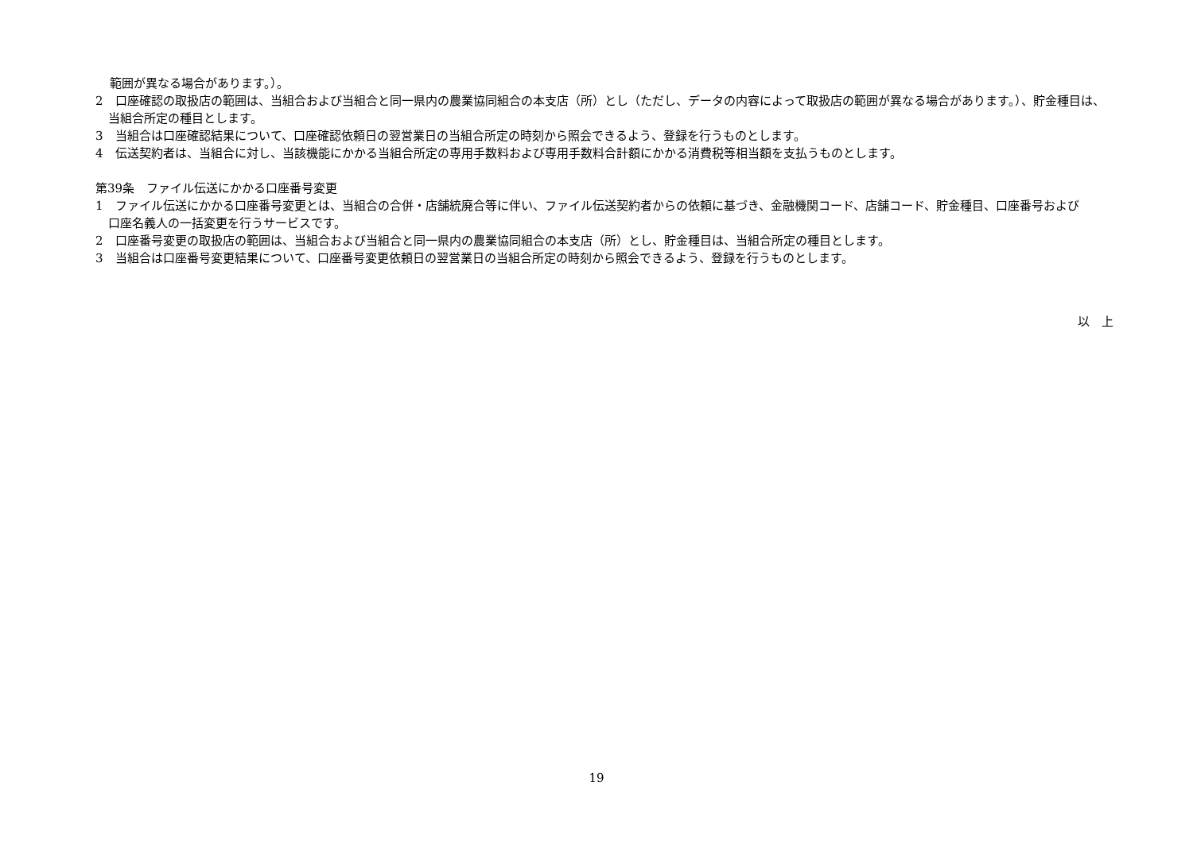範囲が異なる場合があります。）。
2　口座確認の取扱店の範囲は、当組合および当組合と同一県内の農業協同組合の本支店（所）とし（ただし、データの内容によって取扱店の範囲が異なる場合があります。）、貯金種目は、当組合所定の種目とします。
3　当組合は口座確認結果について、口座確認依頼日の翌営業日の当組合所定の時刻から照会できるよう、登録を行うものとします。
4　伝送契約者は、当組合に対し、当該機能にかかる当組合所定の専用手数料および専用手数料合計額にかかる消費税等相当額を支払うものとします。
第39条　ファイル伝送にかかる口座番号変更
1　ファイル伝送にかかる口座番号変更とは、当組合の合併・店舗統廃合等に伴い、ファイル伝送契約者からの依頼に基づき、金融機関コード、店舗コード、貯金種目、口座番号および口座名義人の一括変更を行うサービスです。
2　口座番号変更の取扱店の範囲は、当組合および当組合と同一県内の農業協同組合の本支店（所）とし、貯金種目は、当組合所定の種目とします。
3　当組合は口座番号変更結果について、口座番号変更依頼日の翌営業日の当組合所定の時刻から照会できるよう、登録を行うものとします。
以　上
19